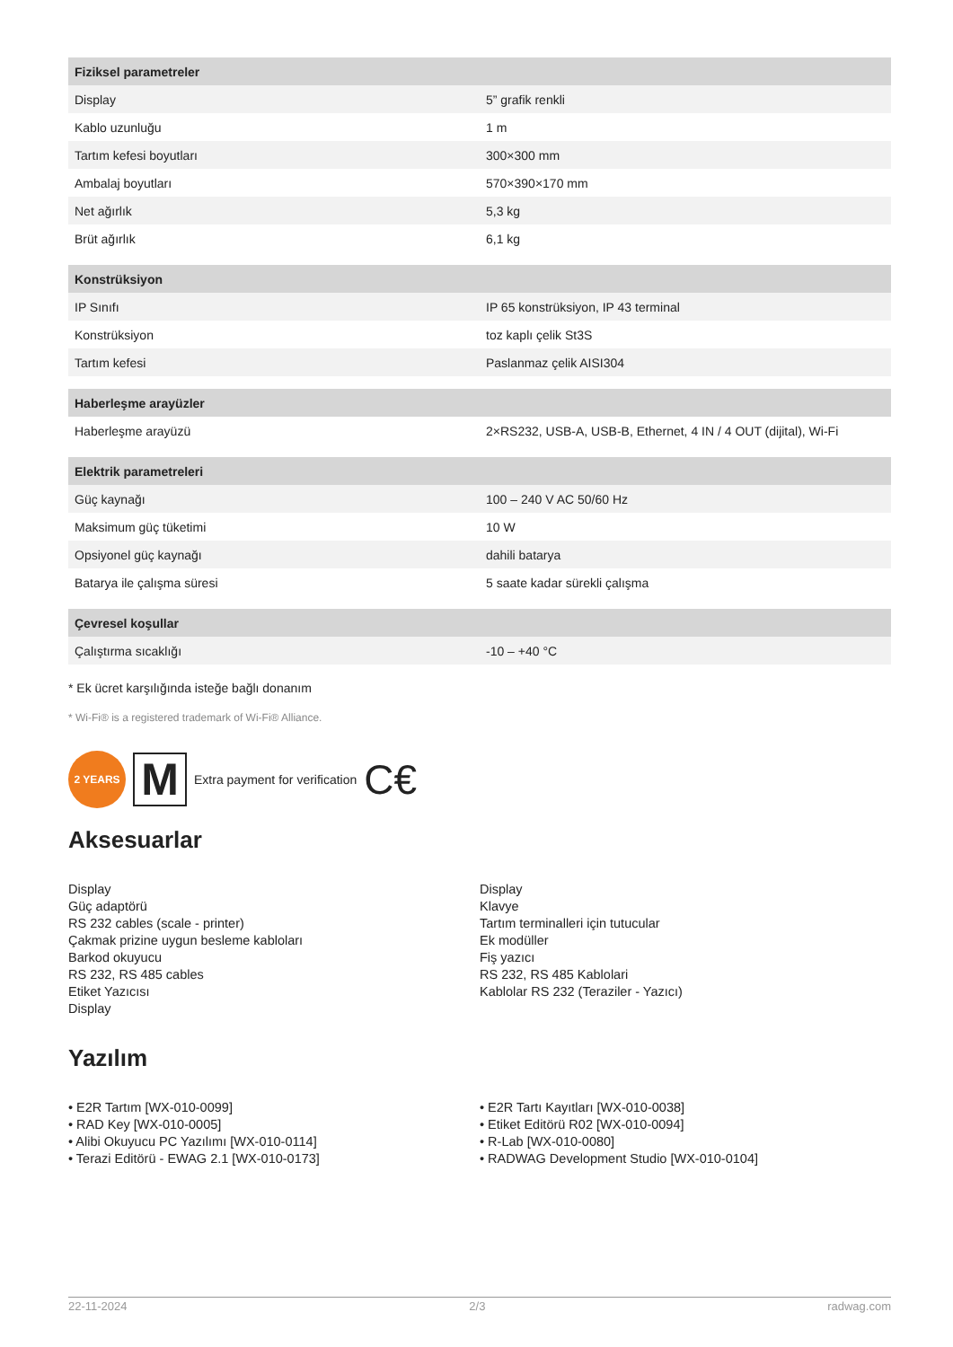| Fiziksel parametreler | |
| --- | --- |
| Display | 5” grafik renkli |
| Kablo uzunluğu | 1 m |
| Tartım kefesi boyutları | 300×300 mm |
| Ambalaj boyutları | 570×390×170 mm |
| Net ağırlık | 5,3 kg |
| Brüt ağırlık | 6,1 kg |
| Konstrüksiyon | |
| --- | --- |
| IP Sınıfı | IP 65 konstrüksiyon, IP 43 terminal |
| Konstrüksiyon | toz kaplı çelik St3S |
| Tartım kefesi | Paslanmaz çelik AISI304 |
| Haberleşme arayüzler | |
| --- | --- |
| Haberleşme arayüzü | 2×RS232, USB-A, USB-B, Ethernet, 4 IN / 4 OUT (dijital), Wi-Fi |
| Elektrik parametreleri | |
| --- | --- |
| Güç kaynağı | 100 – 240 V AC 50/60 Hz |
| Maksimum güç tüketimi | 10 W |
| Opsiyonel güç kaynağı | dahili batarya |
| Batarya ile çalışma süresi | 5 saate kadar sürekli çalışma |
| Çevresel koşullar | |
| --- | --- |
| Çalıştırma sıcaklığı | -10 – +40 °C |
* Ek ücret karşılığında isteğe bağlı donanım
* Wi-Fi® is a registered trademark of Wi-Fi® Alliance.
2 YEARS
M
Extra payment for verification C€
Aksesuarlar
Display
Güç adaptörü
RS 232 cables (scale - printer)
Çakmak prizine uygun besleme kabloları
Barkod okuyucu
RS 232, RS 485 cables
Etiket Yazıcısı
Display
Display
Klavye
Tartım terminalleri için tutucular
Ek modüller
Fiş yazıcı
RS 232, RS 485 Kablolari
Kablolar RS 232 (Teraziler - Yazıcı)
Yazılım
• E2R Tartım [WX-010-0099]
• RAD Key [WX-010-0005]
• Alibi Okuyucu PC Yazılımı [WX-010-0114]
• Terazi Editörü - EWAG 2.1 [WX-010-0173]
• E2R Tartı Kayıtları [WX-010-0038]
• Etiket Editörü R02 [WX-010-0094]
• R-Lab [WX-010-0080]
• RADWAG Development Studio [WX-010-0104]
22-11-2024 2/3 radwag.com